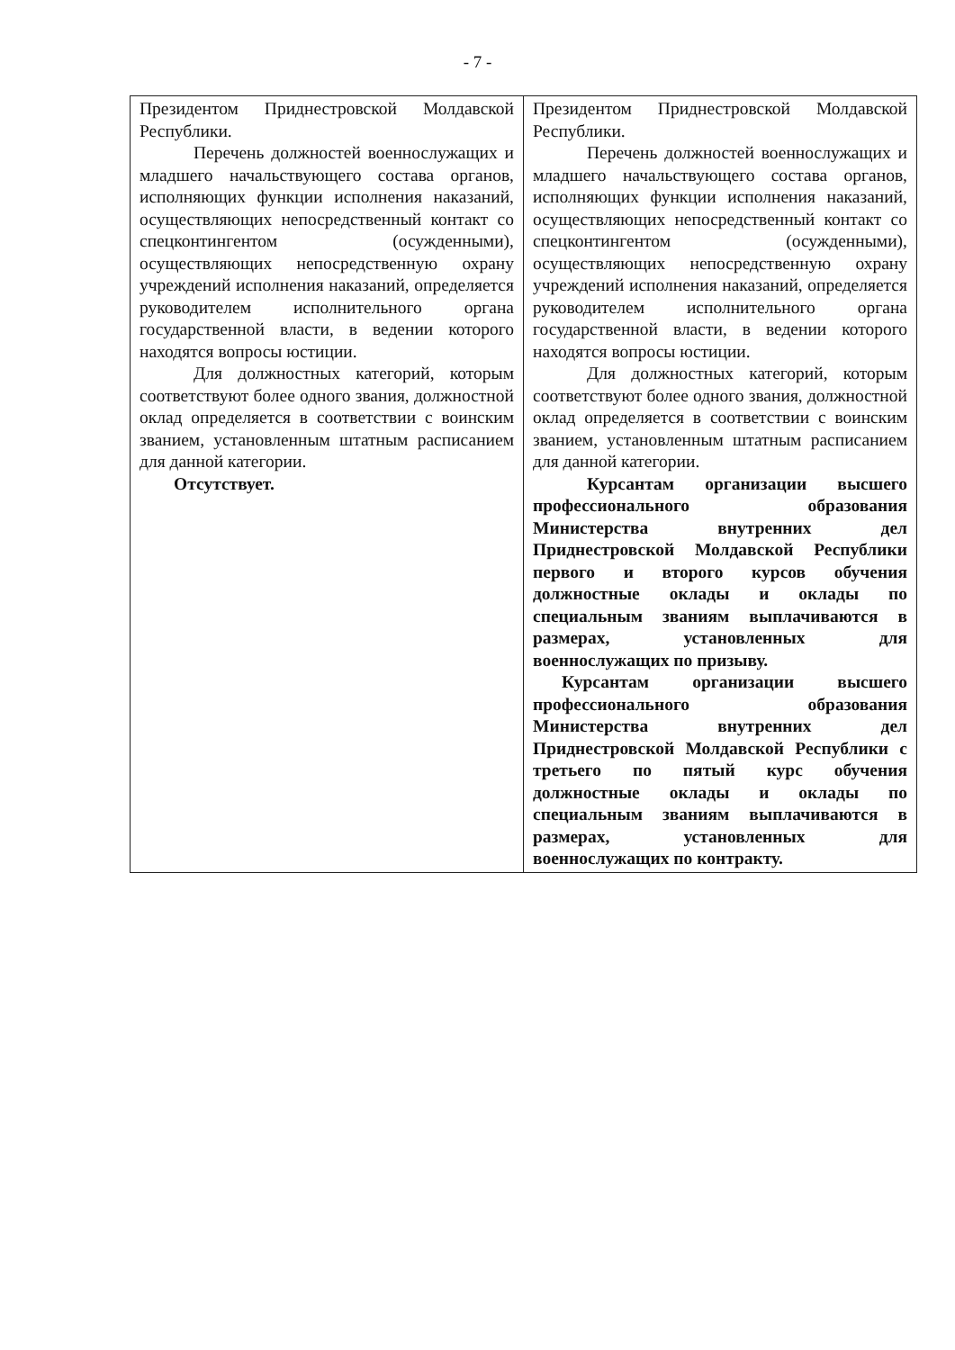- 7 -
| Президентом Приднестровской Молдавской Республики. Перечень должностей военнослужащих и младшего начальствующего состава органов, исполняющих функции исполнения наказаний, осуществляющих непосредственный контакт со спецконтингентом (осужденными), осуществляющих непосредственную охрану учреждений исполнения наказаний, определяется руководителем исполнительного органа государственной власти, в ведении которого находятся вопросы юстиции. Для должностных категорий, которым соответствуют более одного звания, должностной оклад определяется в соответствии с воинским званием, установленным штатным расписанием для данной категории. Отсутствует. | Президентом Приднестровской Молдавской Республики. Перечень должностей военнослужащих и младшего начальствующего состава органов, исполняющих функции исполнения наказаний, осуществляющих непосредственный контакт со спецконтингентом (осужденными), осуществляющих непосредственную охрану учреждений исполнения наказаний, определяется руководителем исполнительного органа государственной власти, в ведении которого находятся вопросы юстиции. Для должностных категорий, которым соответствуют более одного звания, должностной оклад определяется в соответствии с воинским званием, установленным штатным расписанием для данной категории. Курсантам организации высшего профессионального образования Министерства внутренних дел Приднестровской Молдавской Республики первого и второго курсов обучения должностные оклады и оклады по специальным званиям выплачиваются в размерах, установленных для военнослужащих по призыву. Курсантам организации высшего профессионального образования Министерства внутренних дел Приднестровской Молдавской Республики с третьего по пятый курс обучения должностные оклады и оклады по специальным званиям выплачиваются в размерах, установленных для военнослужащих по контракту. |